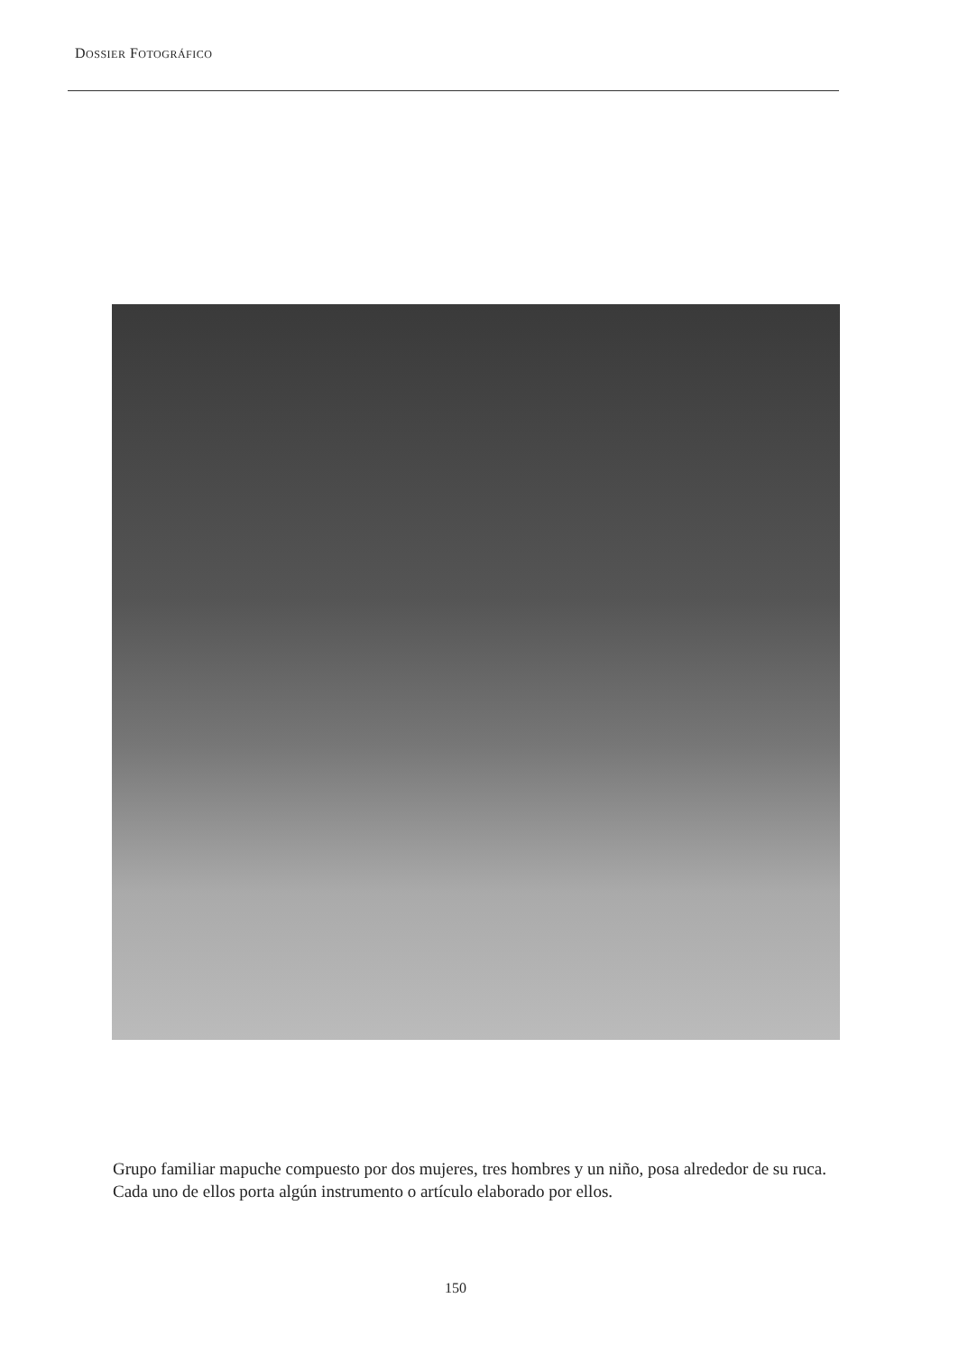DOSSIER FOTOGRÁFICO
Grupo familiar mapuche compuesto por dos mujeres, tres hombres y un niño, posa alrededor de su ruca. Cada uno de ellos porta algún instrumento o artículo elaborado por ellos.
150